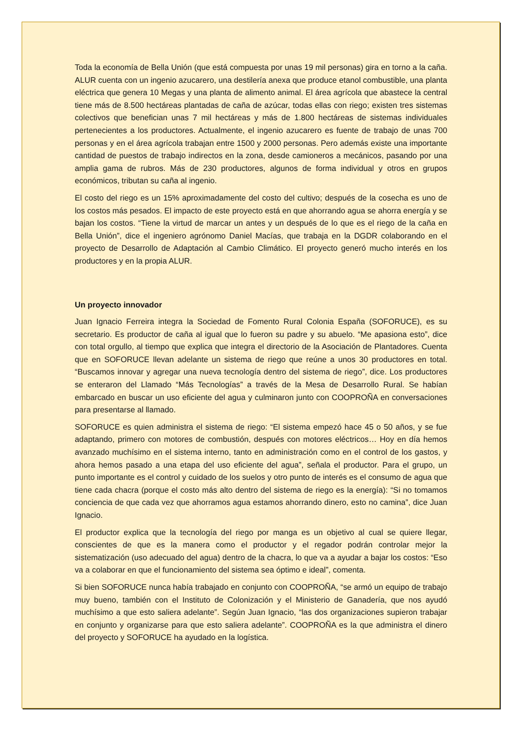Toda la economía de Bella Unión (que está compuesta por unas 19 mil personas) gira en torno a la caña. ALUR cuenta con un ingenio azucarero, una destilería anexa que produce etanol combustible, una planta eléctrica que genera 10 Megas y una planta de alimento animal. El área agrícola que abastece la central tiene más de 8.500 hectáreas plantadas de caña de azúcar, todas ellas con riego; existen tres sistemas colectivos que benefician unas 7 mil hectáreas y más de 1.800 hectáreas de sistemas individuales pertenecientes a los productores. Actualmente, el ingenio azucarero es fuente de trabajo de unas 700 personas y en el área agrícola trabajan entre 1500 y 2000 personas. Pero además existe una importante cantidad de puestos de trabajo indirectos en la zona, desde camioneros a mecánicos, pasando por una amplia gama de rubros. Más de 230 productores, algunos de forma individual y otros en grupos económicos, tributan su caña al ingenio.
El costo del riego es un 15% aproximadamente del costo del cultivo; después de la cosecha es uno de los costos más pesados. El impacto de este proyecto está en que ahorrando agua se ahorra energía y se bajan los costos. “Tiene la virtud de marcar un antes y un después de lo que es el riego de la caña en Bella Unión”, dice el ingeniero agrónomo Daniel Macías, que trabaja en la DGDR colaborando en el proyecto de Desarrollo de Adaptación al Cambio Climático. El proyecto generó mucho interés en los productores y en la propia ALUR.
Un proyecto innovador
Juan Ignacio Ferreira integra la Sociedad de Fomento Rural Colonia España (SOFORUCE), es su secretario. Es productor de caña al igual que lo fueron su padre y su abuelo. “Me apasiona esto”, dice con total orgullo, al tiempo que explica que integra el directorio de la Asociación de Plantadores. Cuenta que en SOFORUCE llevan adelante un sistema de riego que reúne a unos 30 productores en total. “Buscamos innovar y agregar una nueva tecnología dentro del sistema de riego”, dice. Los productores se enteraron del Llamado “Más Tecnologías” a través de la Mesa de Desarrollo Rural. Se habían embarcado en buscar un uso eficiente del agua y culminaron junto con COOPROÑA en conversaciones para presentarse al llamado.
SOFORUCE es quien administra el sistema de riego: “El sistema empezó hace 45 o 50 años, y se fue adaptando, primero con motores de combustión, después con motores eléctricos… Hoy en día hemos avanzado muchísimo en el sistema interno, tanto en administración como en el control de los gastos, y ahora hemos pasado a una etapa del uso eficiente del agua”, señala el productor. Para el grupo, un punto importante es el control y cuidado de los suelos y otro punto de interés es el consumo de agua que tiene cada chacra (porque el costo más alto dentro del sistema de riego es la energía): “Si no tomamos conciencia de que cada vez que ahorramos agua estamos ahorrando dinero, esto no camina”, dice Juan Ignacio.
El productor explica que la tecnología del riego por manga es un objetivo al cual se quiere llegar, conscientes de que es la manera como el productor y el regador podrán controlar mejor la sistematización (uso adecuado del agua) dentro de la chacra, lo que va a ayudar a bajar los costos: “Eso va a colaborar en que el funcionamiento del sistema sea óptimo e ideal”, comenta.
Si bien SOFORUCE nunca había trabajado en conjunto con COOPROÑA, “se armó un equipo de trabajo muy bueno, también con el Instituto de Colonización y el Ministerio de Ganadería, que nos ayudó muchísimo a que esto saliera adelante”. Según Juan Ignacio, “las dos organizaciones supieron trabajar en conjunto y organizarse para que esto saliera adelante”. COOPROÑA es la que administra el dinero del proyecto y SOFORUCE ha ayudado en la logística.